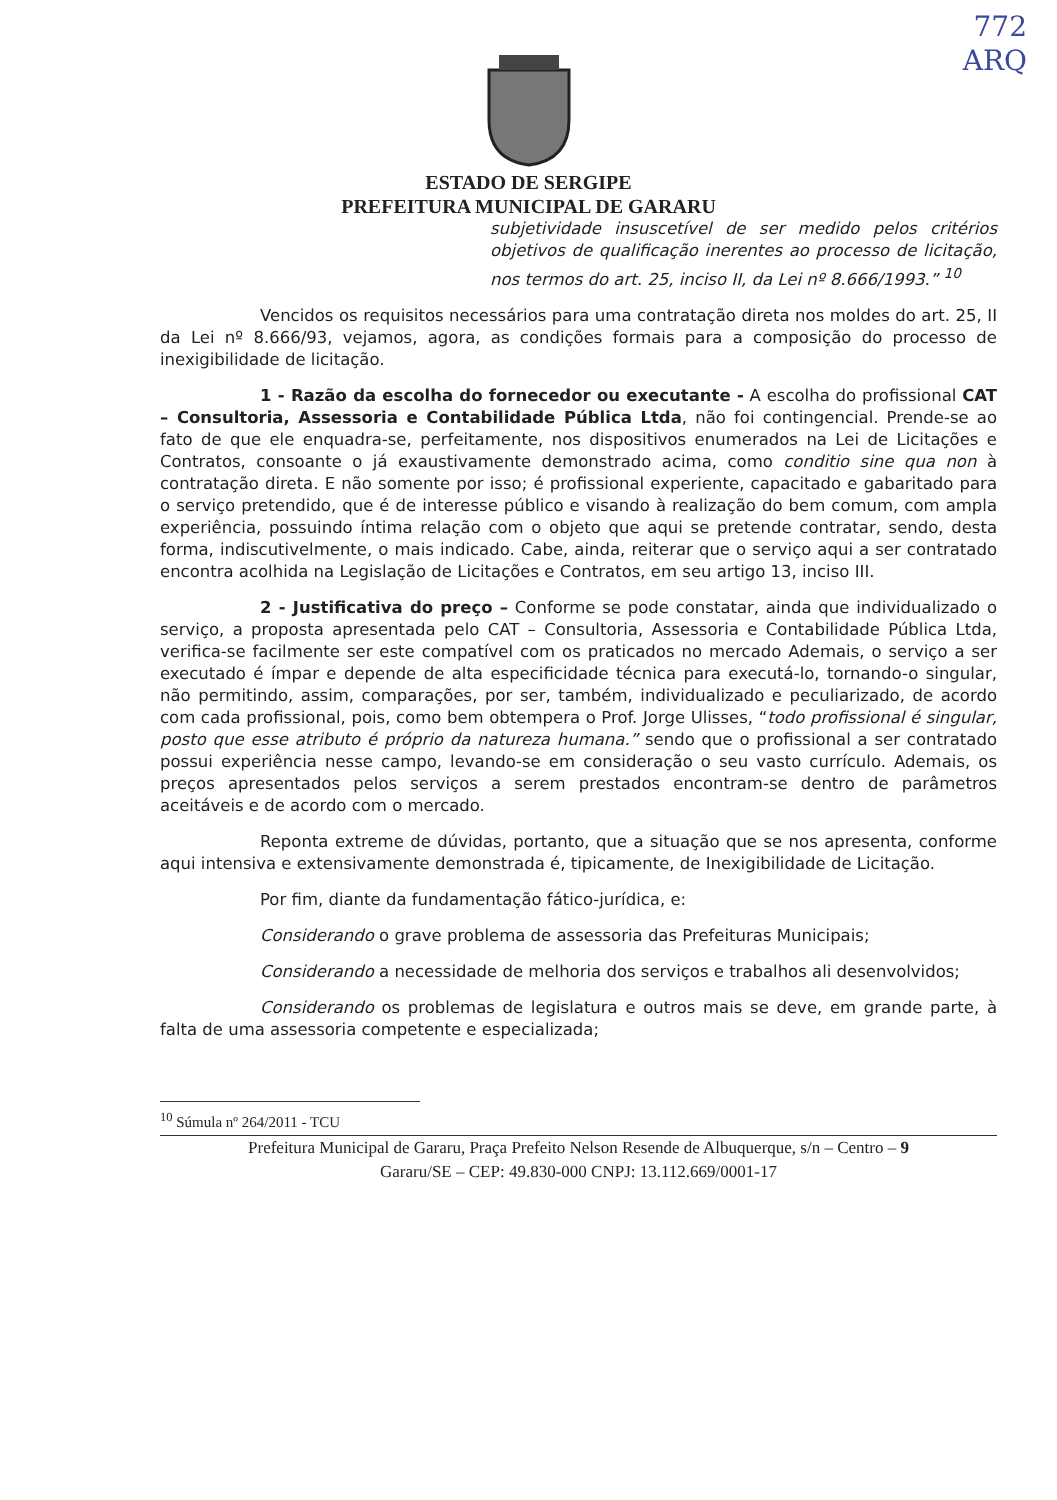772
ARQ
ESTADO DE SERGIPE
PREFEITURA MUNICIPAL DE GARARU
subjetividade insuscetível de ser medido pelos critérios objetivos de qualificação inerentes ao processo de licitação, nos termos do art. 25, inciso II, da Lei nº 8.666/1993.” <sup>10</sup>
Vencidos os requisitos necessários para uma contratação direta nos moldes do art. 25, II da Lei nº 8.666/93, vejamos, agora, as condições formais para a composição do processo de inexigibilidade de licitação.
1 - Razão da escolha do fornecedor ou executante - A escolha do profissional CAT – Consultoria, Assessoria e Contabilidade Pública Ltda, não foi contingencial. Prende-se ao fato de que ele enquadra-se, perfeitamente, nos dispositivos enumerados na Lei de Licitações e Contratos, consoante o já exaustivamente demonstrado acima, como conditio sine qua non à contratação direta. E não somente por isso; é profissional experiente, capacitado e gabaritado para o serviço pretendido, que é de interesse público e visando à realização do bem comum, com ampla experiência, possuindo íntima relação com o objeto que aqui se pretende contratar, sendo, desta forma, indiscutivelmente, o mais indicado. Cabe, ainda, reiterar que o serviço aqui a ser contratado encontra acolhida na Legislação de Licitações e Contratos, em seu artigo 13, inciso III.
2 - Justificativa do preço – Conforme se pode constatar, ainda que individualizado o serviço, a proposta apresentada pelo CAT – Consultoria, Assessoria e Contabilidade Pública Ltda, verifica-se facilmente ser este compatível com os praticados no mercado Ademais, o serviço a ser executado é ímpar e depende de alta especificidade técnica para executá-lo, tornando-o singular, não permitindo, assim, comparações, por ser, também, individualizado e peculiarizado, de acordo com cada profissional, pois, como bem obtempera o Prof. Jorge Ulisses, “todo profissional é singular, posto que esse atributo é próprio da natureza humana.” sendo que o profissional a ser contratado possui experiência nesse campo, levando-se em consideração o seu vasto currículo. Ademais, os preços apresentados pelos serviços a serem prestados encontram-se dentro de parâmetros aceitáveis e de acordo com o mercado.
Reponta extreme de dúvidas, portanto, que a situação que se nos apresenta, conforme aqui intensiva e extensivamente demonstrada é, tipicamente, de Inexigibilidade de Licitação.
Por fim, diante da fundamentação fático-jurídica, e:
Considerando o grave problema de assessoria das Prefeituras Municipais;
Considerando a necessidade de melhoria dos serviços e trabalhos ali desenvolvidos;
Considerando os problemas de legislatura e outros mais se deve, em grande parte, à falta de uma assessoria competente e especializada;
<sup>10</sup> Súmula nº 264/2011 - TCU
Prefeitura Municipal de Gararu, Praça Prefeito Nelson Resende de Albuquerque, s/n – Centro – 9
Gararu/SE – CEP: 49.830-000 CNPJ: 13.112.669/0001-17